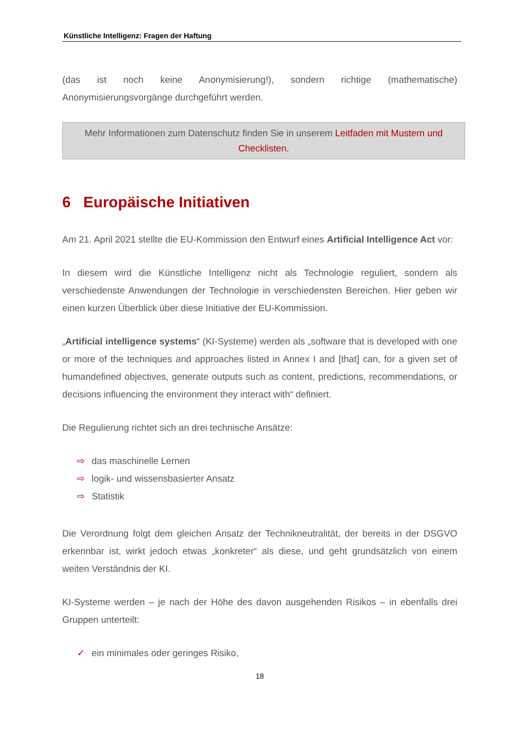Künstliche Intelligenz: Fragen der Haftung
(das ist noch keine Anonymisierung!), sondern richtige (mathematische) Anonymisierungsvorgänge durchgeführt werden.
Mehr Informationen zum Datenschutz finden Sie in unserem Leitfaden mit Mustern und Checklisten.
6 Europäische Initiativen
Am 21. April 2021 stellte die EU-Kommission den Entwurf eines Artificial Intelligence Act vor:
In diesem wird die Künstliche Intelligenz nicht als Technologie reguliert, sondern als verschiedenste Anwendungen der Technologie in verschiedensten Bereichen. Hier geben wir einen kurzen Überblick über diese Initiative der EU-Kommission.
„Artificial intelligence systems“ (KI-Systeme) werden als „software that is developed with one or more of the techniques and approaches listed in Annex I and [that] can, for a given set of humandefined objectives, generate outputs such as content, predictions, recommendations, or decisions influencing the environment they interact with“ definiert.
Die Regulierung richtet sich an drei technische Ansätze:
⇨ das maschinelle Lernen
⇨ logik- und wissensbasierter Ansatz
⇨ Statistik
Die Verordnung folgt dem gleichen Ansatz der Technikneutralität, der bereits in der DSGVO erkennbar ist, wirkt jedoch etwas „konkreter“ als diese, und geht grundsätzlich von einem weiten Verständnis der KI.
KI-Systeme werden – je nach der Höhe des davon ausgehenden Risikos – in ebenfalls drei Gruppen unterteilt:
✓ ein minimales oder geringes Risiko,
18